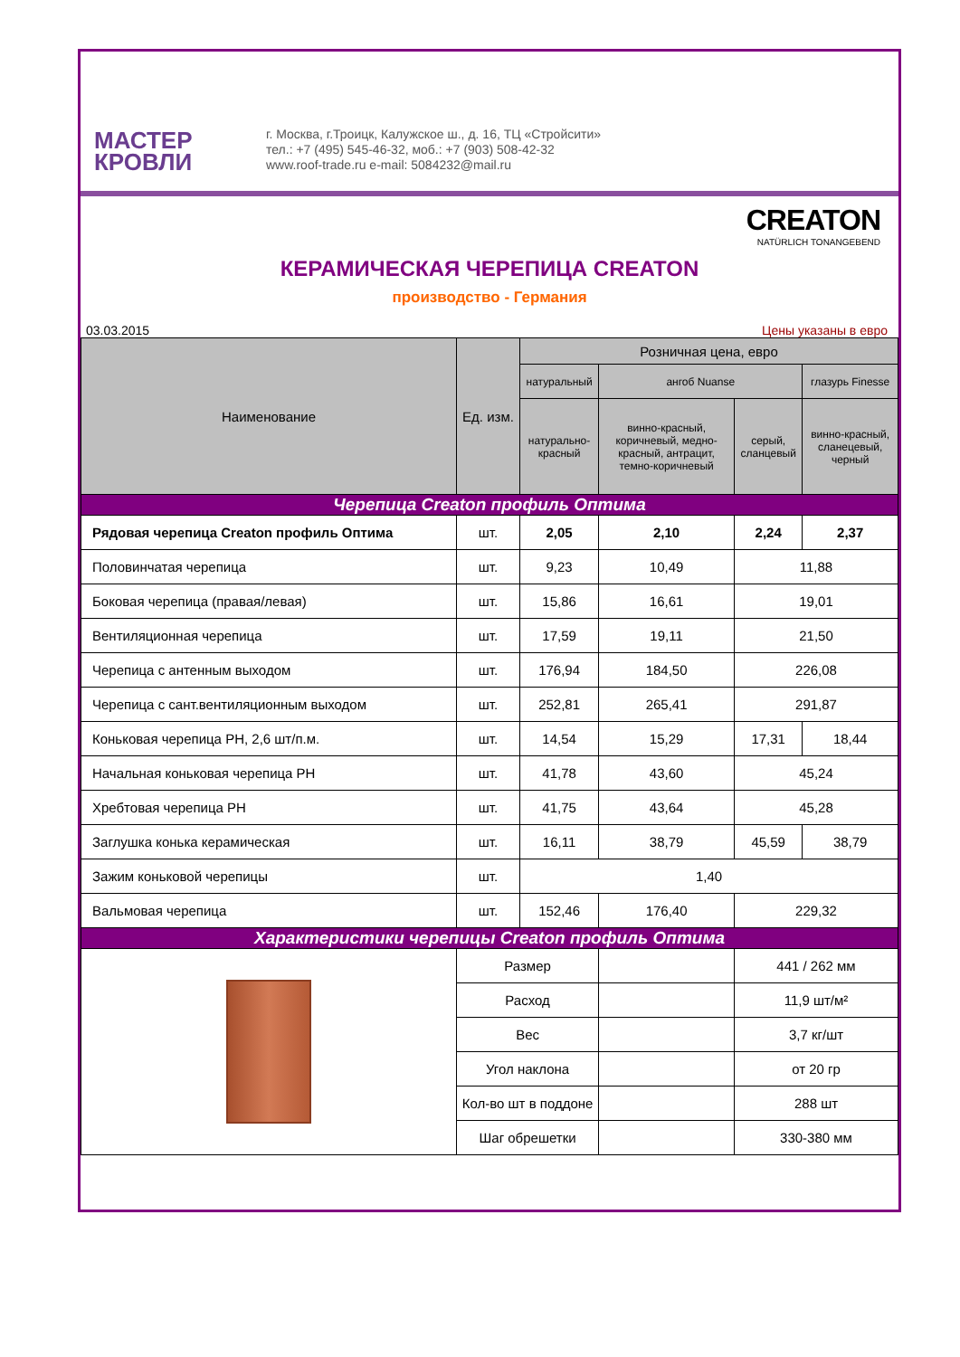МАСТЕР
КРОВЛИ
г. Москва, г.Троицк, Калужское ш., д. 16, ТЦ «Стройсити»
тел.: +7 (495) 545-46-32, моб.: +7 (903) 508-42-32
www.roof-trade.ru e-mail: 5084232@mail.ru
CREATON
NATÜRLICH TONANGEBEND
КЕРАМИЧЕСКАЯ ЧЕРЕПИЦА CREATON
производство - Германия
03.03.2015 Цены указаны в евро
| Наименование | Ед. изм. | Розничная цена, евро | | | |
| --- | --- | --- | --- | --- | --- |
| | | натуральный | ангоб Nuanse | | глазурь Finesse |
| | | натурально-красный | винно-красный, коричневый, медно-красный, антрацит, темно-коричневый | серый, сланцевый | винно-красный, сланецевый, черный |
| Черепица Creaton профиль Оптима | | | | | |
| Рядовая черепица Creaton профиль Оптима | шт. | 2,05 | 2,10 | 2,24 | 2,37 |
| Половинчатая черепица | шт. | 9,23 | 10,49 | 11,88 | |
| Боковая черепица (правая/левая) | шт. | 15,86 | 16,61 | 19,01 | |
| Вентиляционная черепица | шт. | 17,59 | 19,11 | 21,50 | |
| Черепица с антенным выходом | шт. | 176,94 | 184,50 | 226,08 | |
| Черепица с сант.вентиляционным выходом | шт. | 252,81 | 265,41 | 291,87 | |
| Коньковая черепица PH, 2,6 шт/п.м. | шт. | 14,54 | 15,29 | 17,31 | 18,44 |
| Начальная коньковая черепица PH | шт. | 41,78 | 43,60 | 45,24 | |
| Хребтовая черепица PH | шт. | 41,75 | 43,64 | 45,28 | |
| Заглушка конька керамическая | шт. | 16,11 | 38,79 | 45,59 | 38,79 |
| Зажим коньковой черепицы | шт. | 1,40 | | | |
| Вальмовая черепица | шт. | 152,46 | 176,40 | 229,32 | |
| Характеристики черепицы Creaton профиль Оптима | | | | | |
| | Размер | | | 441 / 262 мм | |
| | Расход | | | 11,9 шт/м² | |
| | Вес | | | 3,7 кг/шт | |
| | Угол наклона | | | от 20 гр | |
| | Кол-во шт в поддоне | | | 288 шт | |
| | Шаг обрешетки | | | 330-380 мм | |